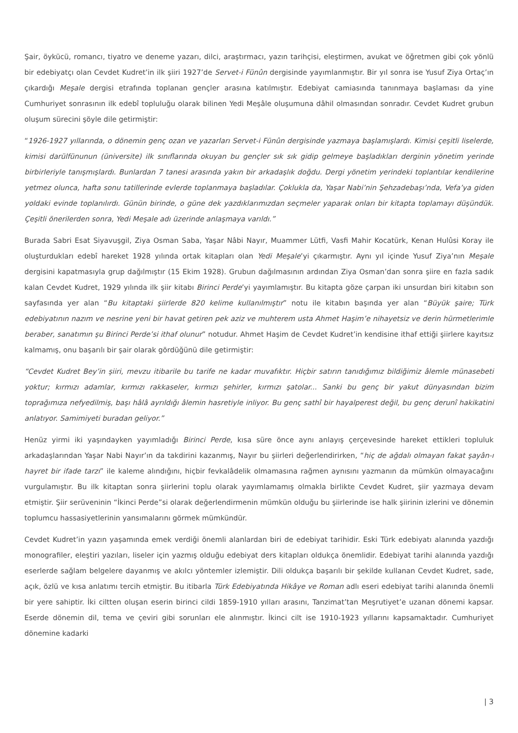Şair, öykücü, romancı, tiyatro ve deneme yazarı, dilci, araştırmacı, yazın tarihçisi, eleştirmen, avukat ve öğretmen gibi çok yönlü bir edebiyatçı olan Cevdet Kudret’in ilk şiiri 1927’de Servet-i Fünûn dergisinde yayımlanmıştır. Bir yıl sonra ise Yusuf Ziya Ortaç’ın çıkardığı Meşale dergisi etrafında toplanan gençler arasına katılmıştır. Edebiyat camiasında tanınmaya başlaması da yine Cumhuriyet sonrasının ilk edebî topluluğu olarak bilinen Yedi Meşâle oluşumuna dâhil olmasından sonradır. Cevdet Kudret grubun oluşum sürecini şöyle dile getirmiştir:
“1926-1927 yıllarında, o dönemin genç ozan ve yazarları Servet-i Fünûn dergisinde yazmaya başlamışlardı. Kimisi çeşitli liselerde, kimisi darülfünunun (üniversite) ilk sınıflarında okuyan bu gençler sık sık gidip gelmeye başladıkları derginin yönetim yerinde birbirleriyle tanışmışlardı. Bunlardan 7 tanesi arasında yakın bir arkadaşlık doğdu. Dergi yönetim yerindeki toplantılar kendilerine yetmez olunca, hafta sonu tatillerinde evlerde toplanmaya başladılar. Çoklukla da, Yaşar Nabi’nin Şehzadebaşı’nda, Vefa’ya giden yoldaki evinde toplanılırdı. Günün birinde, o güne dek yazdıklarımızdan seçmeler yaparak onları bir kitapta toplamayı düşündük. Çeşitli önerilerden sonra, Yedi Meşale adı üzerinde anlaşmaya varıldı.”
Burada Sabri Esat Siyavuşgil, Ziya Osman Saba, Yaşar Nâbi Nayır, Muammer Lütfi, Vasfi Mahir Kocatürk, Kenan Hulûsi Koray ile oluşturdukları edebî hareket 1928 yılında ortak kitapları olan Yedi Meşale’yi çıkarmıştır. Aynı yıl içinde Yusuf Ziya’nın Meşale dergisini kapatmasıyla grup dağılmıştır (15 Ekim 1928). Grubun dağılmasının ardından Ziya Osman’dan sonra şiire en fazla sadık kalan Cevdet Kudret, 1929 yılında ilk şiir kitabı Birinci Perde’yi yayımlamıştır. Bu kitapta göze çarpan iki unsurdan biri kitabın son sayfasında yer alan “Bu kitaptaki şiirlerde 820 kelime kullanılmıştır” notu ile kitabın başında yer alan “Büyük şaire; Türk edebiyatının nazım ve nesrine yeni bir havat getiren pek aziz ve muhterem usta Ahmet Haşim’e nihayetsiz ve derin hürmetlerimle beraber, sanatımın şu Birinci Perde’si ithaf olunur” notudur. Ahmet Haşim de Cevdet Kudret’in kendisine ithaf ettiği şiirlere kayıtsız kalmamış, onu başarılı bir şair olarak gördüğünü dile getirmiştir:
“Cevdet Kudret Bey’in şiiri, mevzu itibarile bu tarife ne kadar muvafıktır. Hiçbir satırın tanıdığımız bildiğimiz âlemle münasebeti yoktur; kırmızı adamlar, kırmızı rakkaseler, kırmızı şehirler, kırmızı şatolar... Sanki bu genç bir yakut dünyasından bizim toprağımıza nefyedilmiş, başı hâlâ ayrıldığı âlemin hasretiyle inliyor. Bu genç sathî bir hayalperest değil, bu genç derunî hakikatini anlatıyor. Samimiyeti buradan geliyor.”
Henüz yirmi iki yaşındayken yayımladığı Birinci Perde, kısa süre önce aynı anlayış çerçevesinde hareket ettikleri topluluk arkadaşlarından Yaşar Nabi Nayır’ın da takdirini kazanmış, Nayır bu şiirleri değerlendirirken, “hiç de ağdalı olmayan fakat şayân-ı hayret bir ifade tarzı” ile kaleme alındığını, hiçbir fevkalâdelik olmamasına rağmen aynısını yazmanın da mümkün olmayacağını vurgulamıştır. Bu ilk kitaptan sonra şiirlerini toplu olarak yayımlamamış olmakla birlikte Cevdet Kudret, şiir yazmaya devam etmiştir. Şiir serüveninin “İkinci Perde”si olarak değerlendirmenin mümkün olduğu bu şiirlerinde ise halk şiirinin izlerini ve dönemin toplumcu hassasiyetlerinin yansımalarını görmek mümkündür.
Cevdet Kudret’in yazın yaşamında emek verdiği önemli alanlardan biri de edebiyat tarihidir. Eski Türk edebiyatı alanında yazdığı monografiler, eleştiri yazıları, liseler için yazmış olduğu edebiyat ders kitapları oldukça önemlidir. Edebiyat tarihi alanında yazdığı eserlerde sağlam belgelere dayanmış ve akılcı yöntemler izlemiştir. Dili oldukça başarılı bir şekilde kullanan Cevdet Kudret, sade, açık, özlü ve kısa anlatımı tercih etmiştir. Bu itibarla Türk Edebiyatında Hikâye ve Roman adlı eseri edebiyat tarihi alanında önemli bir yere sahiptir. İki ciltten oluşan eserin birinci cildi 1859-1910 yılları arasını, Tanzimat’tan Meşrutiyet’e uzanan dönemi kapsar. Eserde dönemin dil, tema ve çeviri gibi sorunları ele alınmıştır. İkinci cilt ise 1910-1923 yıllarını kapsamaktadır. Cumhuriyet dönemine kadarki
| 3